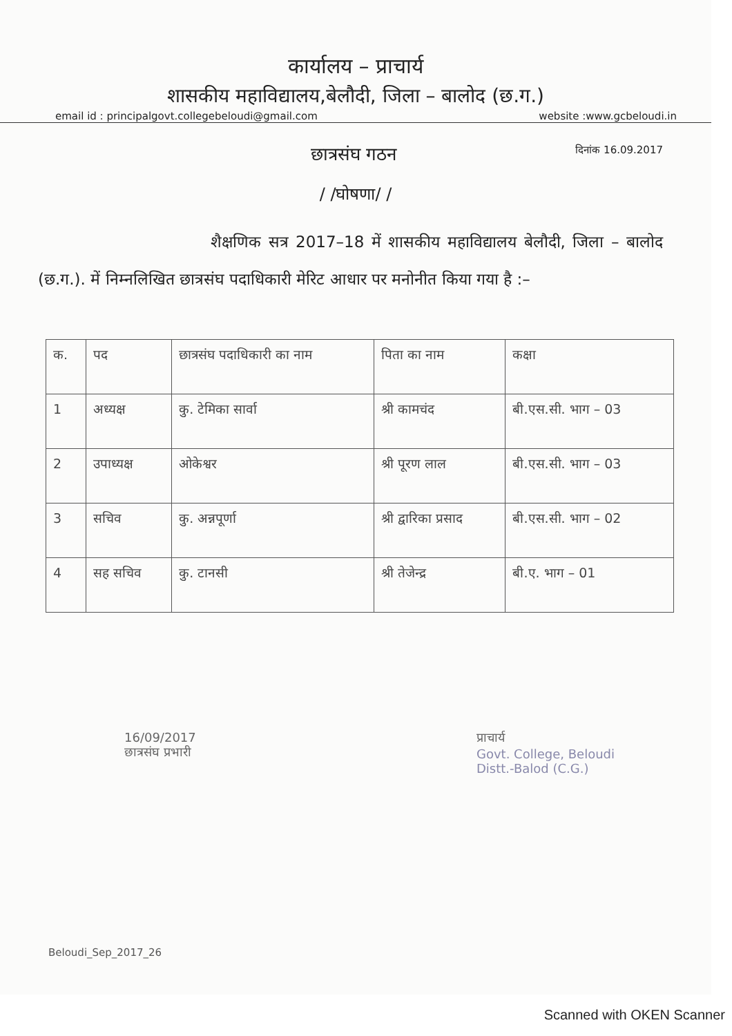कार्यालय – प्राचार्य
शासकीय महाविद्यालय,बेलौदी, जिला – बालोद (छ.ग.)
email id : principalgovt.collegebeloudi@gmail.com website :www.gcbeloudi.in
छात्रसंघ गठन दिनांक 16.09.2017
/ /घोषणा/ /
शैक्षणिक सत्र 2017–18 में शासकीय महाविद्यालय बेलौदी, जिला – बालोद (छ.ग.). में निम्नलिखित छात्रसंघ पदाधिकारी मेरिट आधार पर मनोनीत किया गया है :–
| क. | पद | छात्रसंघ पदाधिकारी का नाम | पिता का नाम | कक्षा |
| --- | --- | --- | --- | --- |
| 1 | अध्यक्ष | कु. टेमिका सार्वा | श्री कामचंद | बी.एस.सी. भाग – 03 |
| 2 | उपाध्यक्ष | ओकेश्वर | श्री पूरण लाल | बी.एस.सी. भाग – 03 |
| 3 | सचिव | कु. अन्नपूर्णा | श्री द्वारिका प्रसाद | बी.एस.सी. भाग – 02 |
| 4 | सह सचिव | कु. टानसी | श्री तेजेन्द्र | बी.ए. भाग – 01 |
16/09/2017
छात्रसंघ प्रभारी
प्राचार्य
Govt. College, Beloudi
Distt.-Balod (C.G.)
Beloudi_Sep_2017_26
Scanned with OKEN Scanner